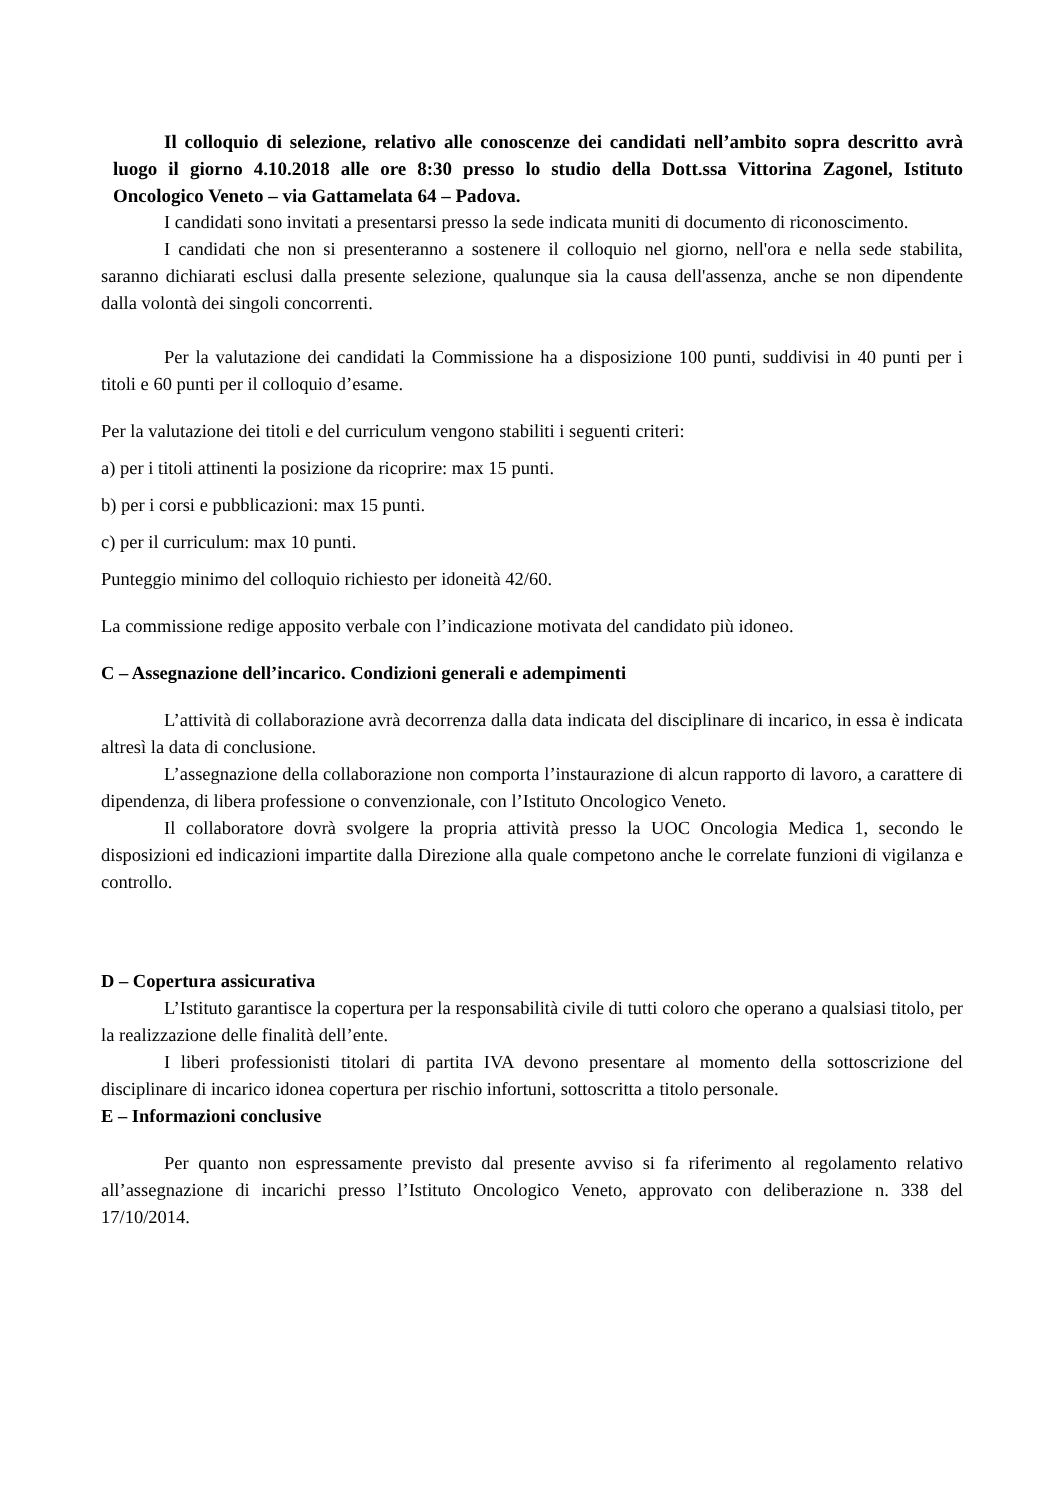Il colloquio di selezione, relativo alle conoscenze dei candidati nell’ambito sopra descritto avrà luogo il giorno 4.10.2018 alle ore 8:30 presso lo studio della Dott.ssa Vittorina Zagonel, Istituto Oncologico Veneto – via Gattamelata 64 – Padova.
I candidati sono invitati a presentarsi presso la sede indicata muniti di documento di riconoscimento.
I candidati che non si presenteranno a sostenere il colloquio nel giorno, nell'ora e nella sede stabilita, saranno dichiarati esclusi dalla presente selezione, qualunque sia la causa dell'assenza, anche se non dipendente dalla volontà dei singoli concorrenti.
Per la valutazione dei candidati la Commissione ha a disposizione 100 punti, suddivisi in 40 punti per i titoli e 60 punti per il colloquio d’esame.
Per la valutazione dei titoli e del curriculum vengono stabiliti i seguenti criteri:
a) per i titoli attinenti la posizione da ricoprire: max 15 punti.
b) per i corsi e pubblicazioni: max 15 punti.
c) per il curriculum: max 10 punti.
Punteggio minimo del colloquio richiesto per idoneità 42/60.
La commissione redige apposito verbale con l’indicazione motivata del candidato più idoneo.
C – Assegnazione dell’incarico. Condizioni generali e adempimenti
L’attività di collaborazione avrà decorrenza dalla data indicata del disciplinare di incarico, in essa è indicata altresì la data di conclusione.
L’assegnazione della collaborazione non comporta l’instaurazione di alcun rapporto di lavoro, a carattere di dipendenza, di libera professione o convenzionale, con l’Istituto Oncologico Veneto.
Il collaboratore dovrà svolgere la propria attività presso la UOC Oncologia Medica 1, secondo le disposizioni ed indicazioni impartite dalla Direzione alla quale competono anche le correlate funzioni di vigilanza e controllo.
D – Copertura assicurativa
L’Istituto garantisce la copertura per la responsabilità civile di tutti coloro che operano a qualsiasi titolo, per la realizzazione delle finalità dell’ente.
I liberi professionisti titolari di partita IVA devono presentare al momento della sottoscrizione del disciplinare di incarico idonea copertura per rischio infortuni, sottoscritta a titolo personale.
E – Informazioni conclusive
Per quanto non espressamente previsto dal presente avviso si fa riferimento al regolamento relativo all’assegnazione di incarichi presso l’Istituto Oncologico Veneto, approvato con deliberazione n. 338 del 17/10/2014.